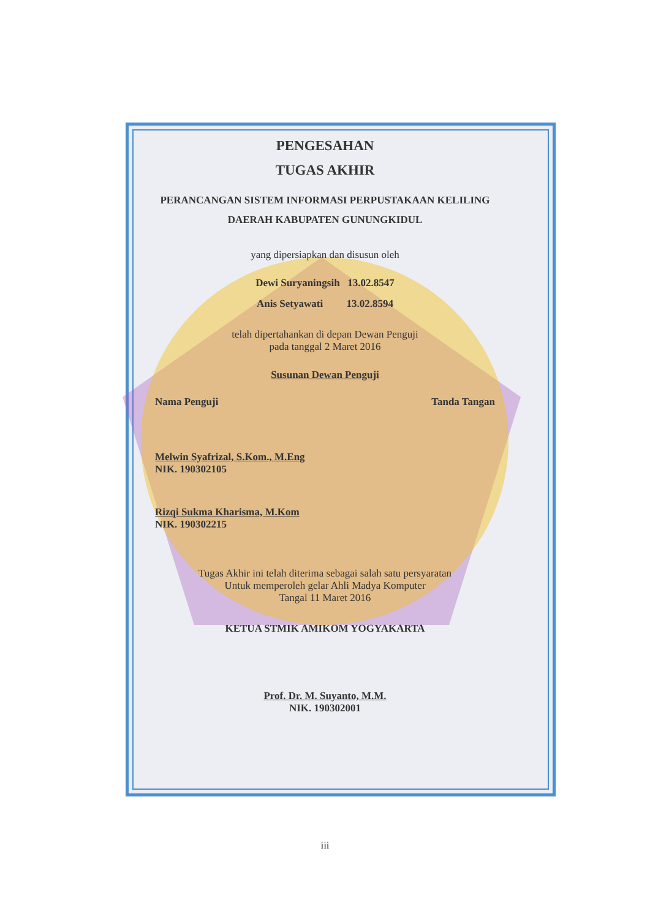PENGESAHAN
TUGAS AKHIR
PERANCANGAN SISTEM INFORMASI PERPUSTAKAAN KELILING
DAERAH KABUPATEN GUNUNGKIDUL
yang dipersiapkan dan disusun oleh
Dewi Suryaningsih 13.02.8547
Anis Setyawati 13.02.8594
telah dipertahankan di depan Dewan Penguji
pada tanggal 2 Maret 2016
Susunan Dewan Penguji
Nama Penguji Tanda Tangan
Melwin Syafrizal, S.Kom., M.Eng
NIK. 190302105
Rizqi Sukma Kharisma, M.Kom
NIK. 190302215
Tugas Akhir ini telah diterima sebagai salah satu persyaratan
Untuk memperoleh gelar Ahli Madya Komputer
Tangal 11 Maret 2016
KETUA STMIK AMIKOM YOGYAKARTA
Prof. Dr. M. Suyanto, M.M.
NIK. 190302001
iii